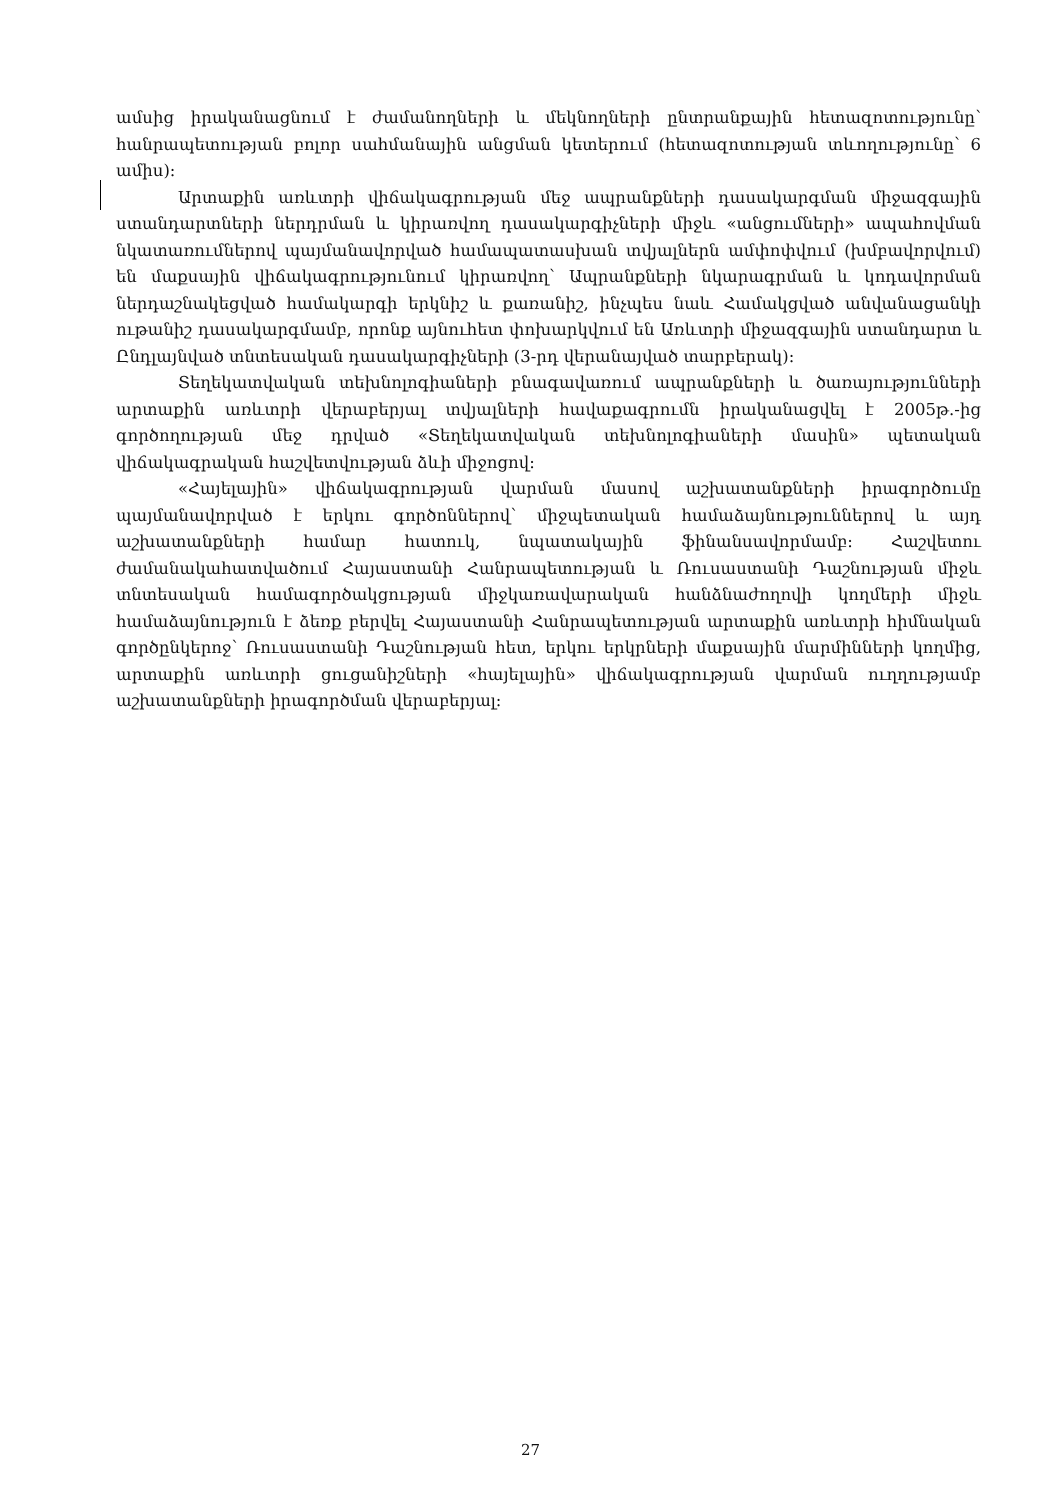ամսից իրականացնում է ժամանողների և մեկնողների ընտրանքային հետազոտությունը՝ հանրապետության բոլոր սահմանային անցման կետերում (հետազոտության տևողությունը՝ 6 ամիս):
Արտաքին առևտրի վիճակագրության մեջ ապրանքների դասակարգման միջազգային ստանդարտների ներդրման և կիրառվող դասակարգիչների միջև «անցումների» ապահովման նկատառումներով պայմանավորված համապատասխան տվյալներն ամփոփվում (խմբավորվում) են մաքսային վիճակագրությունում կիրառվող՝ Ապրանքների նկարագրման և կոդավորման ներդաշնակեցված համակարգի երկնիշ և քառանիշ, ինչպես նաև Համակցված անվանացանկի ութանիշ դասակարգմամբ, որոնք այնուհետ փոխարկվում են Առևտրի միջազգային ստանդարտ և Ընդլայնված տնտեսական դասակարգիչների (3-րդ վերանայված տարբերակ):
Տեղեկատվական տեխնոլոգիաների բնագավառում ապրանքների և ծառայությունների արտաքին առևտրի վերաբերյալ տվյալների հավաքագրումն իրականացվել է 2005թ.-ից գործողության մեջ դրված «Տեղեկատվական տեխնոլոգիաների մասին» պետական վիճակագրական հաշվետվության ձևի միջոցով:
«Հայելային» վիճակագրության վարման մասով աշխատանքների իրագործումը պայմանավորված է երկու գործոններով՝ միջպետական համաձայնություններով և այդ աշխատանքների համար հատուկ, նպատակային ֆինանսավորմամբ: Հաշվետու ժամանակահատվածում Հայաստանի Հանրապետության և Ռուսաստանի Դաշնության միջև տնտեսական համագործակցության միջկառավարական հանձնաժողովի կողմերի միջև համաձայնություն է ձեռք բերվել Հայաստանի Հանրապետության արտաքին առևտրի հիմնական գործընկերոջ՝ Ռուսաստանի Դաշնության հետ, երկու երկրների մաքսային մարմինների կողմից, արտաքին առևտրի ցուցանիշների «հայելային» վիճակագրության վարման ուղղությամբ աշխատանքների իրագործման վերաբերյալ:
27